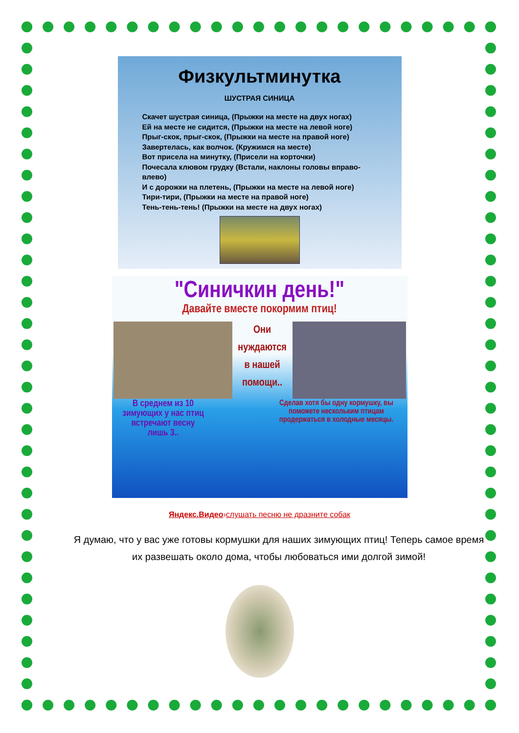Физкультминутка
ШУСТРАЯ СИНИЦА
Скачет шустрая синица, (Прыжки на месте на двух ногах)
Ей на месте не сидится, (Прыжки на месте на левой ноге)
Прыг-скок, прыг-скок, (Прыжки на месте на правой ноге)
Завертелась, как волчок. (Кружимся на месте)
Вот присела на минутку, (Присели на корточки)
Почесала клювом грудку (Встали, наклоны головы вправо-влево)
И с дорожки на плетень, (Прыжки на месте на левой ноге)
Тири-тири, (Прыжки на месте на правой ноге)
Тень-тень-тень! (Прыжки на месте на двух ногах)
"Синичкин день!"
Давайте вместе покормим птиц!
Они нуждаются в нашей помощи..
В среднем из 10 зимующих у нас птиц встречают весну лишь 3..
Сделав хотя бы одну кормушку, вы поможете нескольким птицам продержаться в холодные месяцы.
Яндекс.Видео›слушать песню не дразните собак
Я думаю, что у вас уже готовы кормушки для наших зимующих птиц! Теперь самое время их развешать около дома, чтобы любоваться ими долгой зимой!